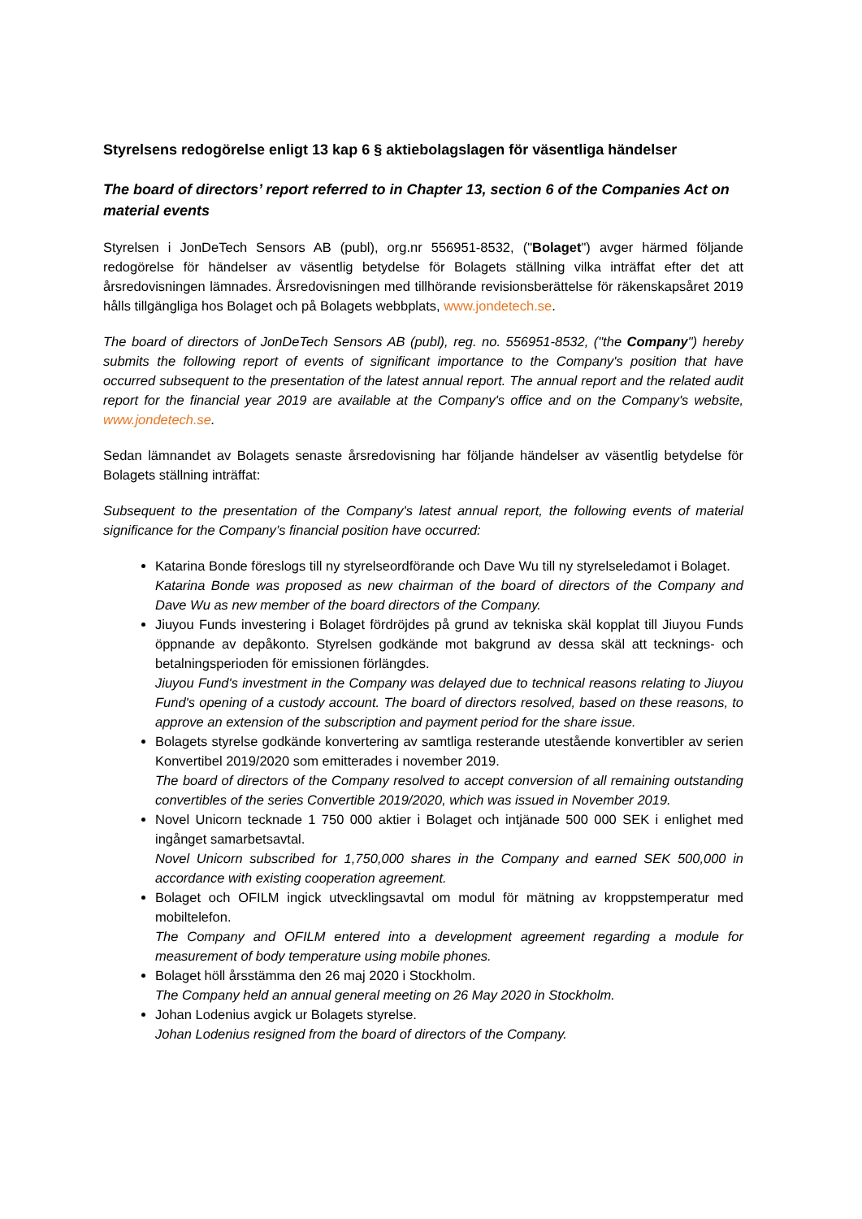Styrelsens redogörelse enligt 13 kap 6 § aktiebolagslagen för väsentliga händelser
The board of directors’ report referred to in Chapter 13, section 6 of the Companies Act on material events
Styrelsen i JonDeTech Sensors AB (publ), org.nr 556951-8532, ("Bolaget") avger härmed följande redogörelse för händelser av väsentlig betydelse för Bolagets ställning vilka inträffat efter det att årsredovisningen lämnades. Årsredovisningen med tillhörande revisionsberättelse för räkenskapsåret 2019 hålls tillgängliga hos Bolaget och på Bolagets webbplats, www.jondetech.se.
The board of directors of JonDeTech Sensors AB (publ), reg. no. 556951-8532, ("the Company") hereby submits the following report of events of significant importance to the Company's position that have occurred subsequent to the presentation of the latest annual report. The annual report and the related audit report for the financial year 2019 are available at the Company's office and on the Company's website, www.jondetech.se.
Sedan lämnandet av Bolagets senaste årsredovisning har följande händelser av väsentlig betydelse för Bolagets ställning inträffat:
Subsequent to the presentation of the Company's latest annual report, the following events of material significance for the Company’s financial position have occurred:
Katarina Bonde föreslogs till ny styrelseordförande och Dave Wu till ny styrelseledamot i Bolaget.
Katarina Bonde was proposed as new chairman of the board of directors of the Company and Dave Wu as new member of the board directors of the Company.
Jiuyou Funds investering i Bolaget fördröjdes på grund av tekniska skäl kopplat till Jiuyou Funds öppnande av depåkonto. Styrelsen godkände mot bakgrund av dessa skäl att tecknings- och betalningsperioden för emissionen förlängdes.
Jiuyou Fund's investment in the Company was delayed due to technical reasons relating to Jiuyou Fund's opening of a custody account. The board of directors resolved, based on these reasons, to approve an extension of the subscription and payment period for the share issue.
Bolagets styrelse godkände konvertering av samtliga resterande utestående konvertibler av serien Konvertibel 2019/2020 som emitterades i november 2019.
The board of directors of the Company resolved to accept conversion of all remaining outstanding convertibles of the series Convertible 2019/2020, which was issued in November 2019.
Novel Unicorn tecknade 1 750 000 aktier i Bolaget och intjänade 500 000 SEK i enlighet med ingånget samarbetsavtal.
Novel Unicorn subscribed for 1,750,000 shares in the Company and earned SEK 500,000 in accordance with existing cooperation agreement.
Bolaget och OFILM ingick utvecklingsavtal om modul för mätning av kroppstemperatur med mobiltelefon.
The Company and OFILM entered into a development agreement regarding a module for measurement of body temperature using mobile phones.
Bolaget höll årsstämma den 26 maj 2020 i Stockholm.
The Company held an annual general meeting on 26 May 2020 in Stockholm.
Johan Lodenius avgick ur Bolagets styrelse.
Johan Lodenius resigned from the board of directors of the Company.